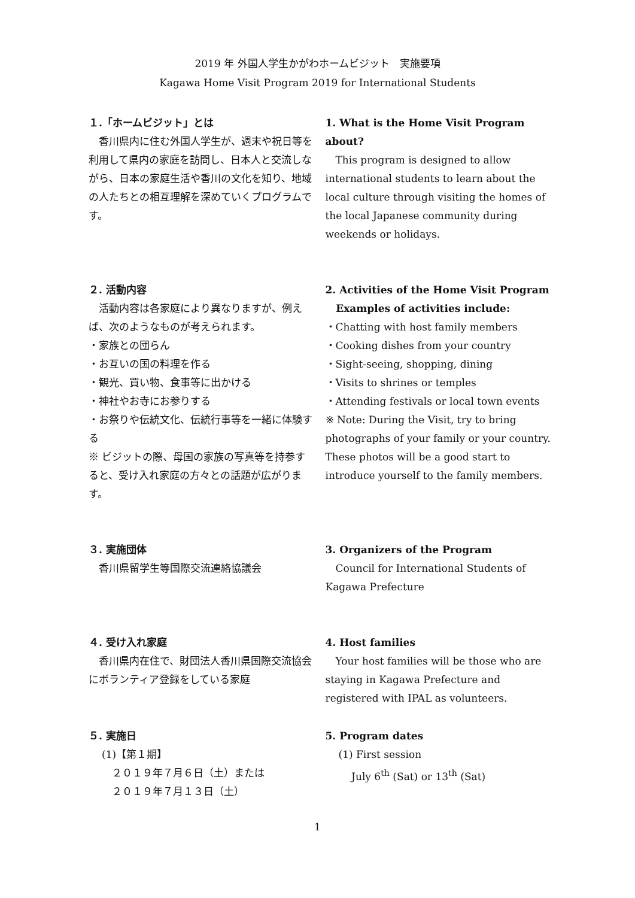2019 年 外国人学生かがわホームビジット　実施要項
Kagawa Home Visit Program 2019 for International Students
１.「ホームビジット」とは
　香川県内に住む外国人学生が、週末や祝日等を利用して県内の家庭を訪問し、日本人と交流しながら、日本の家庭生活や香川の文化を知り、地域の人たちとの相互理解を深めていくプログラムです。
1. What is the Home Visit Program about?
　This program is designed to allow international students to learn about the local culture through visiting the homes of the local Japanese community during weekends or holidays.
２. 活動内容
　活動内容は各家庭により異なりますが、例えば、次のようなものが考えられます。
・家族との団らん
・お互いの国の料理を作る
・観光、買い物、食事等に出かける
・神社やお寺にお参りする
・お祭りや伝統文化、伝統行事等を一緒に体験する
※ ビジットの際、母国の家族の写真等を持参すると、受け入れ家庭の方々との話題が広がります。
2. Activities of the Home Visit Program
Examples of activities include:
・Chatting with host family members
・Cooking dishes from your country
・Sight-seeing, shopping, dining
・Visits to shrines or temples
・Attending festivals or local town events
※ Note: During the Visit, try to bring photographs of your family or your country. These photos will be a good start to introduce yourself to the family members.
３. 実施団体
　香川県留学生等国際交流連絡協議会
3. Organizers of the Program
　Council for International Students of Kagawa Prefecture
４. 受け入れ家庭
　香川県内在住で、財団法人香川県国際交流協会にボランティア登録をしている家庭
4. Host families
　Your host families will be those who are staying in Kagawa Prefecture and registered with IPAL as volunteers.
５. 実施日
(1)【第１期】
　２０１９年７月６日（土）または
　２０１９年７月１３日（土）
5. Program dates
(1) First session
July 6<sup>th</sup> (Sat) or 13<sup>th</sup> (Sat)
1